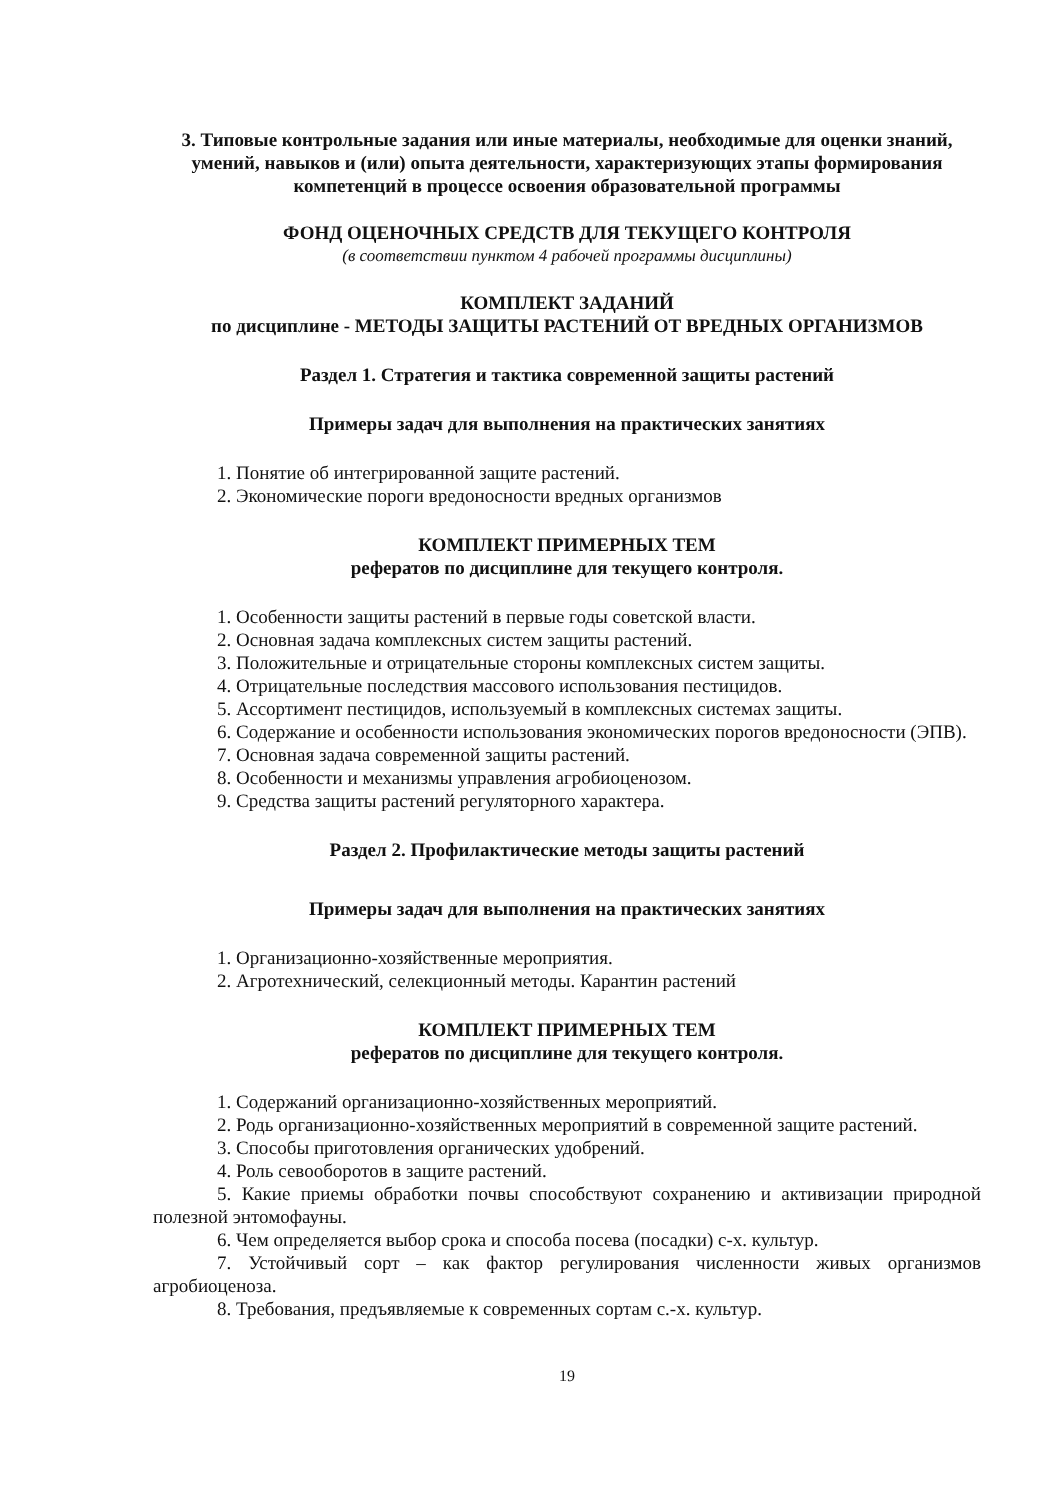3. Типовые контрольные задания или иные материалы, необходимые для оценки знаний, умений, навыков и (или) опыта деятельности, характеризующих этапы формирования компетенций в процессе освоения образовательной программы
ФОНД ОЦЕНОЧНЫХ СРЕДСТВ ДЛЯ ТЕКУЩЕГО КОНТРОЛЯ
(в соответствии пунктом 4 рабочей программы дисциплины)
КОМПЛЕКТ ЗАДАНИЙ
по дисциплине - МЕТОДЫ ЗАЩИТЫ РАСТЕНИЙ ОТ ВРЕДНЫХ ОРГАНИЗМОВ
Раздел 1. Стратегия и тактика современной защиты растений
Примеры задач для выполнения на практических занятиях
1. Понятие об интегрированной защите растений.
2. Экономические пороги вредоносности вредных организмов
КОМПЛЕКТ ПРИМЕРНЫХ ТЕМ
рефератов по дисциплине для текущего контроля.
1. Особенности защиты растений в первые годы советской власти.
2. Основная задача комплексных систем защиты растений.
3. Положительные и отрицательные стороны комплексных систем защиты.
4. Отрицательные последствия массового использования пестицидов.
5. Ассортимент пестицидов, используемый в комплексных системах защиты.
6. Содержание и особенности использования экономических порогов вредоносности (ЭПВ).
7. Основная задача современной защиты растений.
8. Особенности и механизмы управления агробиоценозом.
9. Средства защиты растений регуляторного характера.
Раздел 2. Профилактические методы защиты растений
Примеры задач для выполнения на практических занятиях
1. Организационно-хозяйственные мероприятия.
2. Агротехнический, селекционный методы. Карантин растений
КОМПЛЕКТ ПРИМЕРНЫХ ТЕМ
рефератов по дисциплине для текущего контроля.
1. Содержаний организационно-хозяйственных мероприятий.
2. Родь организационно-хозяйственных мероприятий в современной защите растений.
3. Способы приготовления органических удобрений.
4. Роль севооборотов в защите растений.
5. Какие приемы обработки почвы способствуют сохранению и активизации природной полезной энтомофауны.
6. Чем определяется выбор срока и способа посева (посадки) с-х. культур.
7. Устойчивый сорт – как фактор регулирования численности живых организмов агробиоценоза.
8. Требования, предъявляемые к современных сортам с.-х. культур.
19